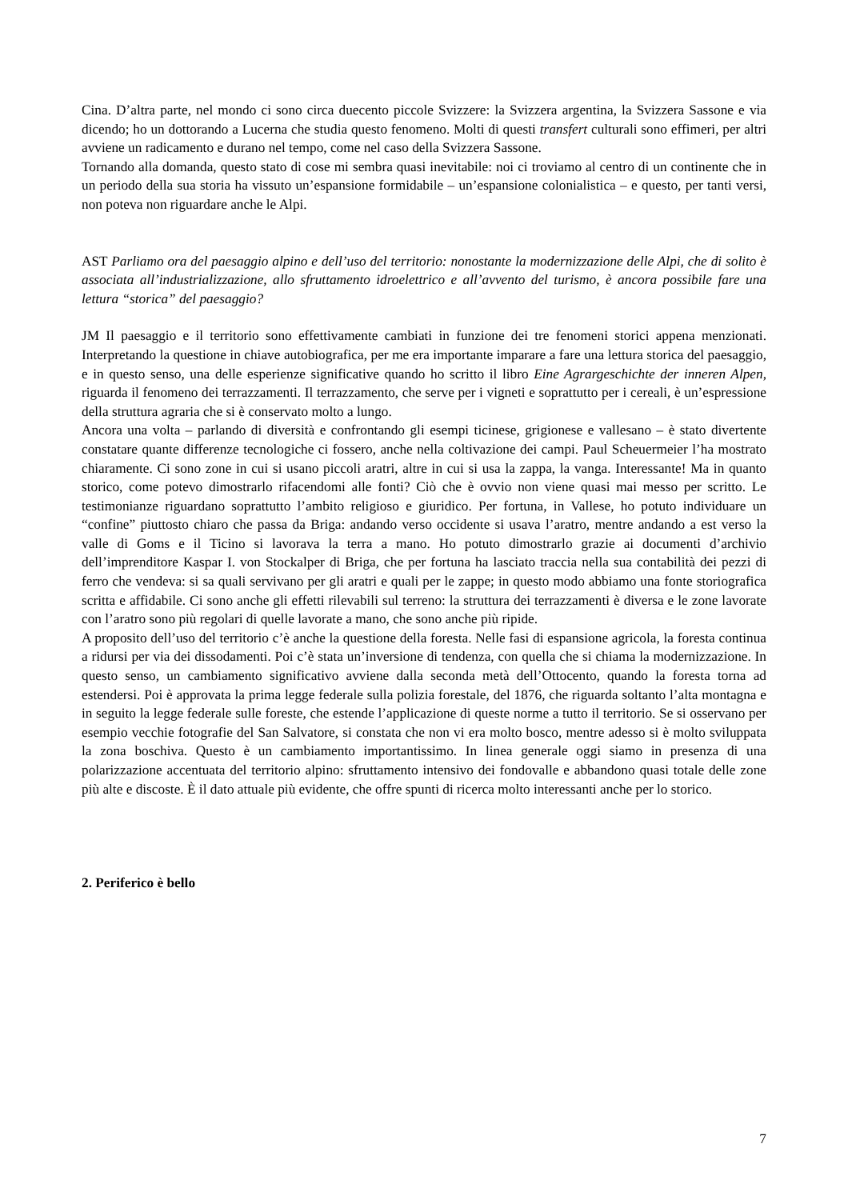Cina. D’altra parte, nel mondo ci sono circa duecento piccole Svizzere: la Svizzera argentina, la Svizzera Sassone e via dicendo; ho un dottorando a Lucerna che studia questo fenomeno. Molti di questi transfert culturali sono effimeri, per altri avviene un radicamento e durano nel tempo, come nel caso della Svizzera Sassone.
Tornando alla domanda, questo stato di cose mi sembra quasi inevitabile: noi ci troviamo al centro di un continente che in un periodo della sua storia ha vissuto un’espansione formidabile – un’espansione colonialistica – e questo, per tanti versi, non poteva non riguardare anche le Alpi.
AST Parliamo ora del paesaggio alpino e dell’uso del territorio: nonostante la modernizzazione delle Alpi, che di solito è associata all’industrializzazione, allo sfruttamento idroelettrico e all’avvento del turismo, è ancora possibile fare una lettura “storica” del paesaggio?
JM Il paesaggio e il territorio sono effettivamente cambiati in funzione dei tre fenomeni storici appena menzionati. Interpretando la questione in chiave autobiografica, per me era importante imparare a fare una lettura storica del paesaggio, e in questo senso, una delle esperienze significative quando ho scritto il libro Eine Agrargeschichte der inneren Alpen, riguarda il fenomeno dei terrazzamenti. Il terrazzamento, che serve per i vigneti e soprattutto per i cereali, è un’espressione della struttura agraria che si è conservato molto a lungo.
Ancora una volta – parlando di diversità e confrontando gli esempi ticinese, grigionese e vallesano – è stato divertente constatare quante differenze tecnologiche ci fossero, anche nella coltivazione dei campi. Paul Scheuermeier l’ha mostrato chiaramente. Ci sono zone in cui si usano piccoli aratri, altre in cui si usa la zappa, la vanga. Interessante! Ma in quanto storico, come potevo dimostrarlo rifacendomi alle fonti? Ciò che è ovvio non viene quasi mai messo per scritto. Le testimonianze riguardano soprattutto l’ambito religioso e giuridico. Per fortuna, in Vallese, ho potuto individuare un “confine” piuttosto chiaro che passa da Briga: andando verso occidente si usava l’aratro, mentre andando a est verso la valle di Goms e il Ticino si lavorava la terra a mano. Ho potuto dimostrarlo grazie ai documenti d’archivio dell’imprenditore Kaspar I. von Stockalper di Briga, che per fortuna ha lasciato traccia nella sua contabilità dei pezzi di ferro che vendeva: si sa quali servivano per gli aratri e quali per le zappe; in questo modo abbiamo una fonte storiografica scritta e affidabile. Ci sono anche gli effetti rilevabili sul terreno: la struttura dei terrazzamenti è diversa e le zone lavorate con l’aratro sono più regolari di quelle lavorate a mano, che sono anche più ripide.
A proposito dell’uso del territorio c’è anche la questione della foresta. Nelle fasi di espansione agricola, la foresta continua a ridursi per via dei dissodamenti. Poi c’è stata un’inversione di tendenza, con quella che si chiama la modernizzazione. In questo senso, un cambiamento significativo avviene dalla seconda metà dell’Ottocento, quando la foresta torna ad estendersi. Poi è approvata la prima legge federale sulla polizia forestale, del 1876, che riguarda soltanto l’alta montagna e in seguito la legge federale sulle foreste, che estende l’applicazione di queste norme a tutto il territorio. Se si osservano per esempio vecchie fotografie del San Salvatore, si constata che non vi era molto bosco, mentre adesso si è molto sviluppata la zona boschiva. Questo è un cambiamento importantissimo. In linea generale oggi siamo in presenza di una polarizzazione accentuata del territorio alpino: sfruttamento intensivo dei fondovalle e abbandono quasi totale delle zone più alte e discoste. È il dato attuale più evidente, che offre spunti di ricerca molto interessanti anche per lo storico.
2. Periferico è bello
7